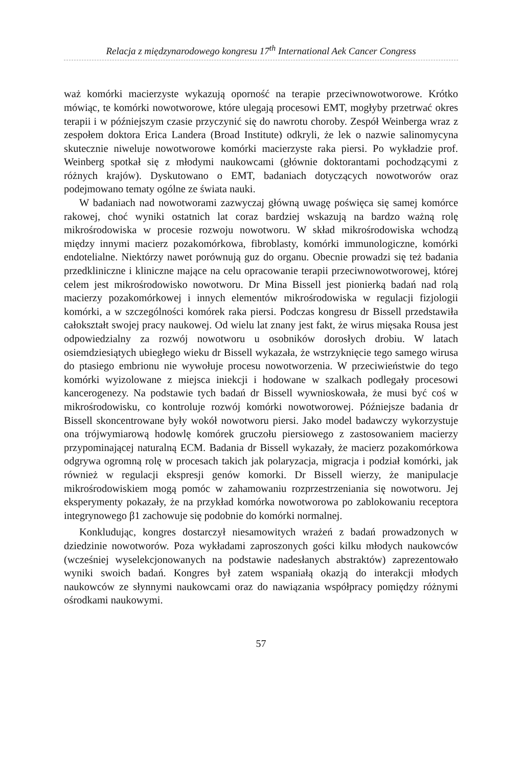Relacja z międzynarodowego kongresu 17<sup>th</sup> International Aek Cancer Congress
waż komórki macierzyste wykazują oporność na terapie przeciwnowotworowe. Krótko mówiąc, te komórki nowotworowe, które ulegają procesowi EMT, mogłyby przetrwać okres terapii i w późniejszym czasie przyczynić się do nawrotu choroby. Zespół Weinberga wraz z zespołem doktora Erica Landera (Broad Institute) odkryli, że lek o nazwie salinomycyna skutecznie niweluje nowotworowe komórki macierzyste raka piersi. Po wykładzie prof. Weinberg spotkał się z młodymi naukowcami (głównie doktorantami pochodzącymi z różnych krajów). Dyskutowano o EMT, badaniach dotyczących nowotworów oraz podejmowano tematy ogólne ze świata nauki.
W badaniach nad nowotworami zazwyczaj główną uwagę poświęca się samej komórce rakowej, choć wyniki ostatnich lat coraz bardziej wskazują na bardzo ważną rolę mikrośrodowiska w procesie rozwoju nowotworu. W skład mikrośrodowiska wchodzą między innymi macierz pozakomórkowa, fibroblasty, komórki immunologiczne, komórki endotelialne. Niektórzy nawet porównują guz do organu. Obecnie prowadzi się też badania przedkliniczne i kliniczne mające na celu opracowanie terapii przeciwnowotworowej, której celem jest mikrośrodowisko nowotworu. Dr Mina Bissell jest pionierką badań nad rolą macierzy pozakomórkowej i innych elementów mikrośrodowiska w regulacji fizjologii komórki, a w szczególności komórek raka piersi. Podczas kongresu dr Bissell przedstawiła całokształt swojej pracy naukowej. Od wielu lat znany jest fakt, że wirus mięsaka Rousa jest odpowiedzialny za rozwój nowotworu u osobników dorosłych drobiu. W latach osiemdziesiątych ubiegłego wieku dr Bissell wykazała, że wstrzyknięcie tego samego wirusa do ptasiego embrionu nie wywołuje procesu nowotworzenia. W przeciwieństwie do tego komórki wyizolowane z miejsca iniekcji i hodowane w szalkach podlegały procesowi kancerogenezy. Na podstawie tych badań dr Bissell wywnioskowała, że musi być coś w mikrośrodowisku, co kontroluje rozwój komórki nowotworowej. Późniejsze badania dr Bissell skoncentrowane były wokół nowotworu piersi. Jako model badawczy wykorzystuje ona trójwymiarową hodowlę komórek gruczołu piersiowego z zastosowaniem macierzy przypominającej naturalną ECM. Badania dr Bissell wykazały, że macierz pozakomórkowa odgrywa ogromną rolę w procesach takich jak polaryzacja, migracja i podział komórki, jak również w regulacji ekspresji genów komorki. Dr Bissell wierzy, że manipulacje mikrośrodowiskiem mogą pomóc w zahamowaniu rozprzestrzeniania się nowotworu. Jej eksperymenty pokazały, że na przykład komórka nowotworowa po zablokowaniu receptora integrynowego β1 zachowuje się podobnie do komórki normalnej.
Konkludując, kongres dostarczył niesamowitych wrażeń z badań prowadzonych w dziedzinie nowotworów. Poza wykładami zaproszonych gości kilku młodych naukowców (wcześniej wyselekcjonowanych na podstawie nadesłanych abstraktów) zaprezentowało wyniki swoich badań. Kongres był zatem wspaniałą okazją do interakcji młodych naukowców ze słynnymi naukowcami oraz do nawiązania współpracy pomiędzy różnymi ośrodkami naukowymi.
57